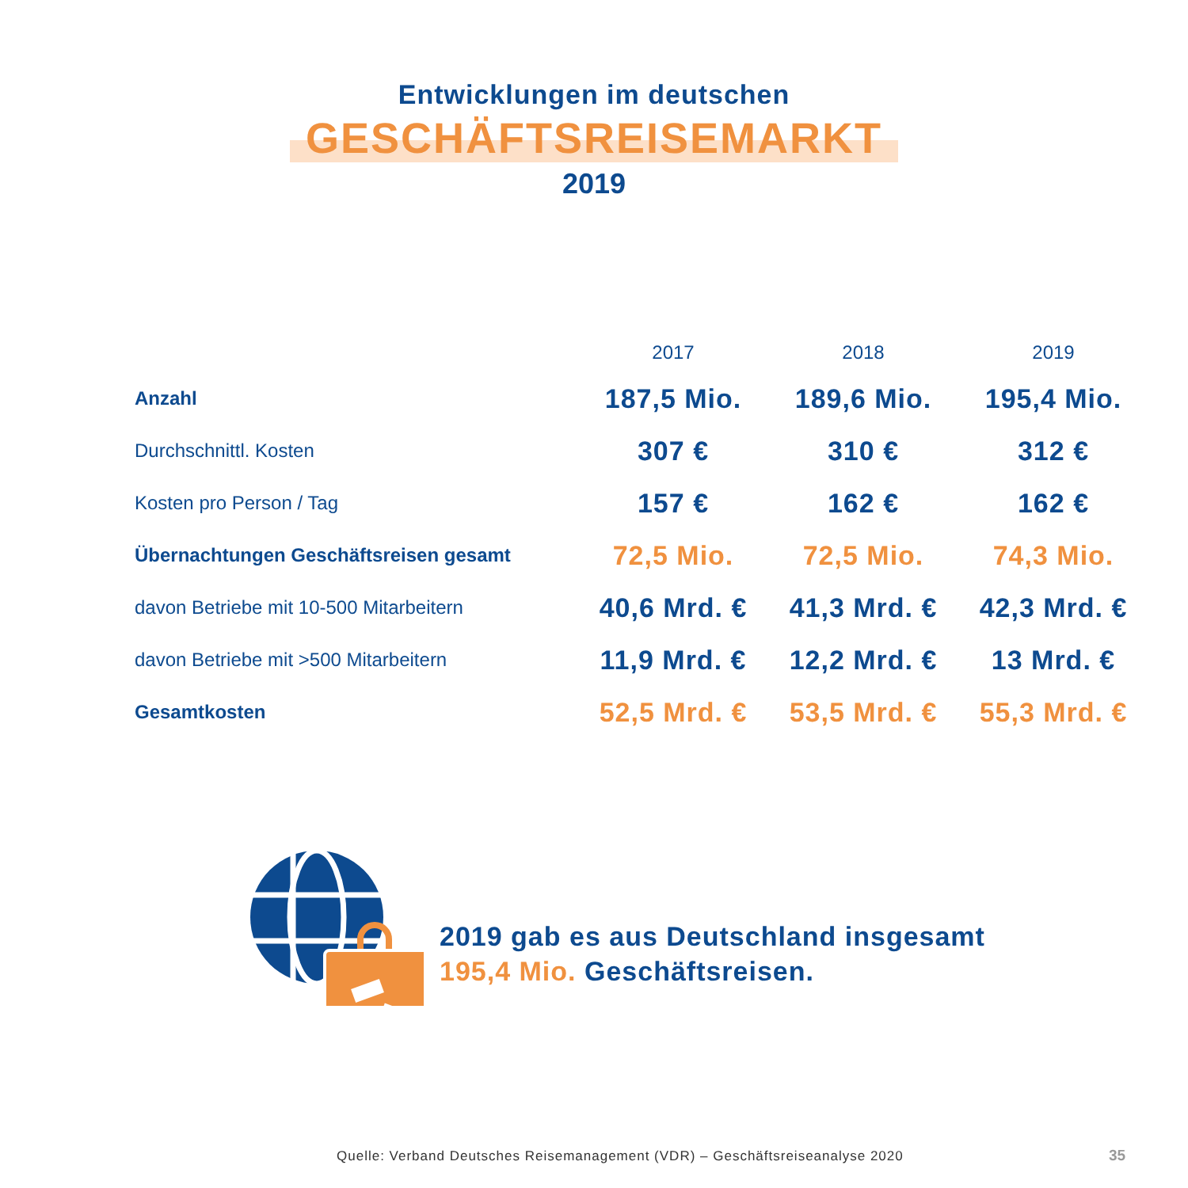Entwicklungen im deutschen
GESCHÄFTSREISEMARKT
2019
| | 2017 | 2018 | 2019 |
| --- | --- | --- | --- |
| Anzahl | 187,5 Mio. | 189,6 Mio. | 195,4 Mio. |
| Durchschnittl. Kosten | 307 € | 310 € | 312 € |
| Kosten pro Person / Tag | 157 € | 162 € | 162 € |
| Übernachtungen Geschäftsreisen gesamt | 72,5 Mio. | 72,5 Mio. | 74,3 Mio. |
| davon Betriebe mit 10-500 Mitarbeitern | 40,6 Mrd. € | 41,3 Mrd. € | 42,3 Mrd. € |
| davon Betriebe mit >500 Mitarbeitern | 11,9 Mrd. € | 12,2 Mrd. € | 13 Mrd. € |
| Gesamtkosten | 52,5 Mrd. € | 53,5 Mrd. € | 55,3 Mrd. € |
2019 gab es aus Deutschland insgesamt
195,4 Mio. Geschäftsreisen.
Quelle: Verband Deutsches Reisemanagement (VDR) – Geschäftsreiseanalyse 2020
35